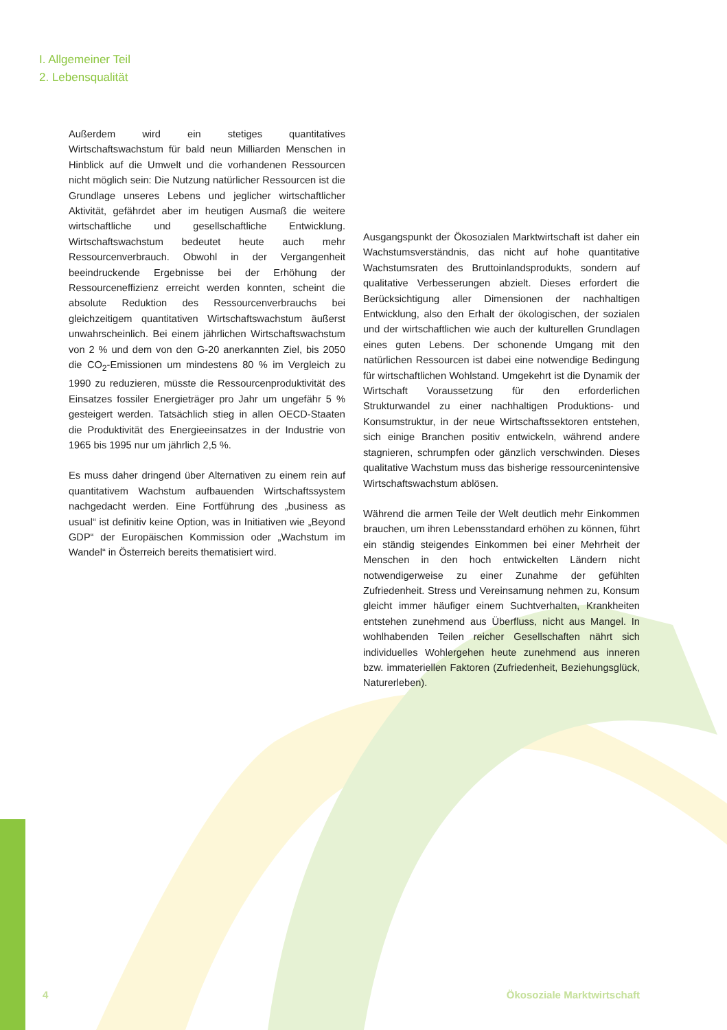I. Allgemeiner Teil
2. Lebensqualität
Außerdem wird ein stetiges quantitatives Wirtschaftswachstum für bald neun Milliarden Menschen in Hinblick auf die Umwelt und die vorhandenen Ressourcen nicht möglich sein: Die Nutzung natürlicher Ressourcen ist die Grundlage unseres Lebens und jeglicher wirtschaftlicher Aktivität, gefährdet aber im heutigen Ausmaß die weitere wirtschaftliche und gesellschaftliche Entwicklung. Wirtschaftswachstum bedeutet heute auch mehr Ressourcenverbrauch. Obwohl in der Vergangenheit beeindruckende Ergebnisse bei der Erhöhung der Ressourceneffizienz erreicht werden konnten, scheint die absolute Reduktion des Ressourcenverbrauchs bei gleichzeitigem quantitativen Wirtschaftswachstum äußerst unwahrscheinlich. Bei einem jährlichen Wirtschaftswachstum von 2 % und dem von den G-20 anerkannten Ziel, bis 2050 die CO<sub>2</sub>-Emissionen um mindestens 80 % im Vergleich zu 1990 zu reduzieren, müsste die Ressourcenproduktivität des Einsatzes fossiler Energieträger pro Jahr um ungefähr 5 % gesteigert werden. Tatsächlich stieg in allen OECD-Staaten die Produktivität des Energieeinsatzes in der Industrie von 1965 bis 1995 nur um jährlich 2,5 %.
Es muss daher dringend über Alternativen zu einem rein auf quantitativem Wachstum aufbauenden Wirtschaftssystem nachgedacht werden. Eine Fortführung des „business as usual“ ist definitiv keine Option, was in Initiativen wie „Beyond GDP“ der Europäischen Kommission oder „Wachstum im Wandel“ in Österreich bereits thematisiert wird.
Ausgangspunkt der Ökosozialen Marktwirtschaft ist daher ein Wachstumsverständnis, das nicht auf hohe quantitative Wachstumsraten des Bruttoinlandsprodukts, sondern auf qualitative Verbesserungen abzielt. Dieses erfordert die Berücksichtigung aller Dimensionen der nachhaltigen Entwicklung, also den Erhalt der ökologischen, der sozialen und der wirtschaftlichen wie auch der kulturellen Grundlagen eines guten Lebens. Der schonende Umgang mit den natürlichen Ressourcen ist dabei eine notwendige Bedingung für wirtschaftlichen Wohlstand. Umgekehrt ist die Dynamik der Wirtschaft Voraussetzung für den erforderlichen Strukturwandel zu einer nachhaltigen Produktions- und Konsumstruktur, in der neue Wirtschaftssektoren entstehen, sich einige Branchen positiv entwickeln, während andere stagnieren, schrumpfen oder gänzlich verschwinden. Dieses qualitative Wachstum muss das bisherige ressourcenintensive Wirtschaftswachstum ablösen.
Während die armen Teile der Welt deutlich mehr Einkommen brauchen, um ihren Lebensstandard erhöhen zu können, führt ein ständig steigendes Einkommen bei einer Mehrheit der Menschen in den hoch entwickelten Ländern nicht notwendigerweise zu einer Zunahme der gefühlten Zufriedenheit. Stress und Vereinsamung nehmen zu, Konsum gleicht immer häufiger einem Suchtverhalten, Krankheiten entstehen zunehmend aus Überfluss, nicht aus Mangel. In wohlhabenden Teilen reicher Gesellschaften nährt sich individuelles Wohlergehen heute zunehmend aus inneren bzw. immateriellen Faktoren (Zufriedenheit, Beziehungsglück, Naturerleben).
4 Ökosoziale Marktwirtschaft